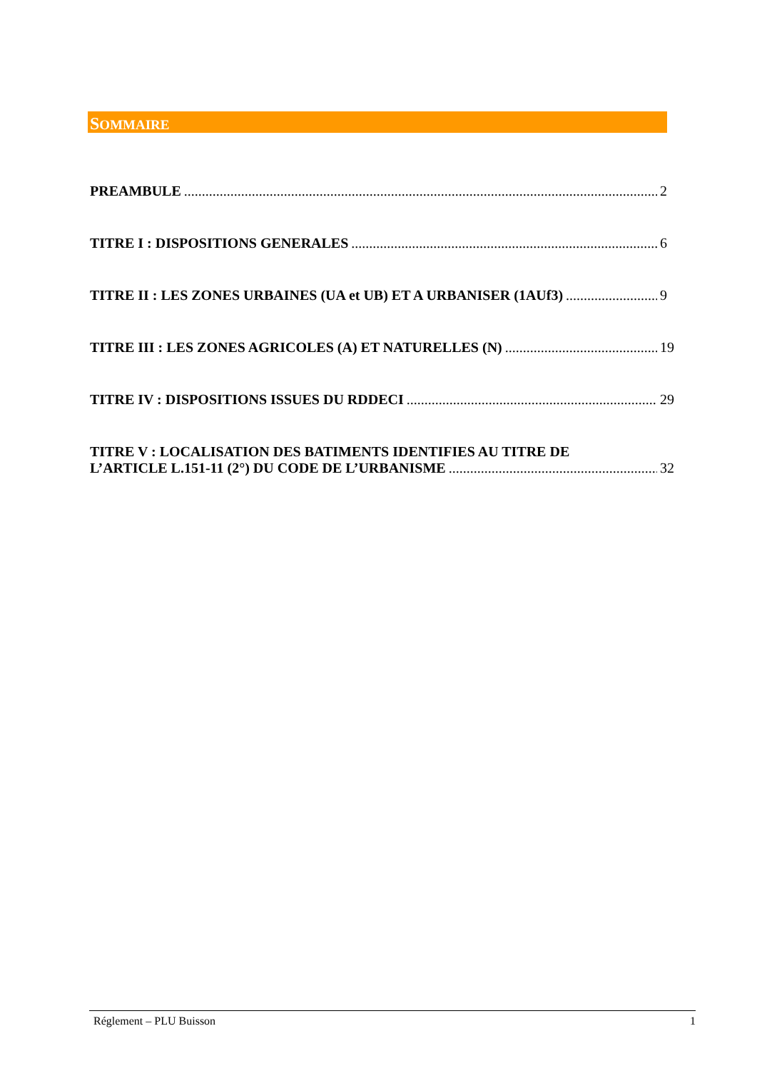SOMMAIRE
PREAMBULE 2
TITRE I : DISPOSITIONS GENERALES 6
TITRE II : LES ZONES URBAINES (UA et UB) ET A URBANISER (1AUf3) 9
TITRE III : LES ZONES AGRICOLES (A) ET NATURELLES (N) 19
TITRE IV : DISPOSITIONS ISSUES DU RDDECI 29
TITRE V : LOCALISATION DES BATIMENTS IDENTIFIES AU TITRE DE
L’ARTICLE L.151-11 (2°) DU CODE DE L’URBANISME 32
Réglement – PLU Buisson 1